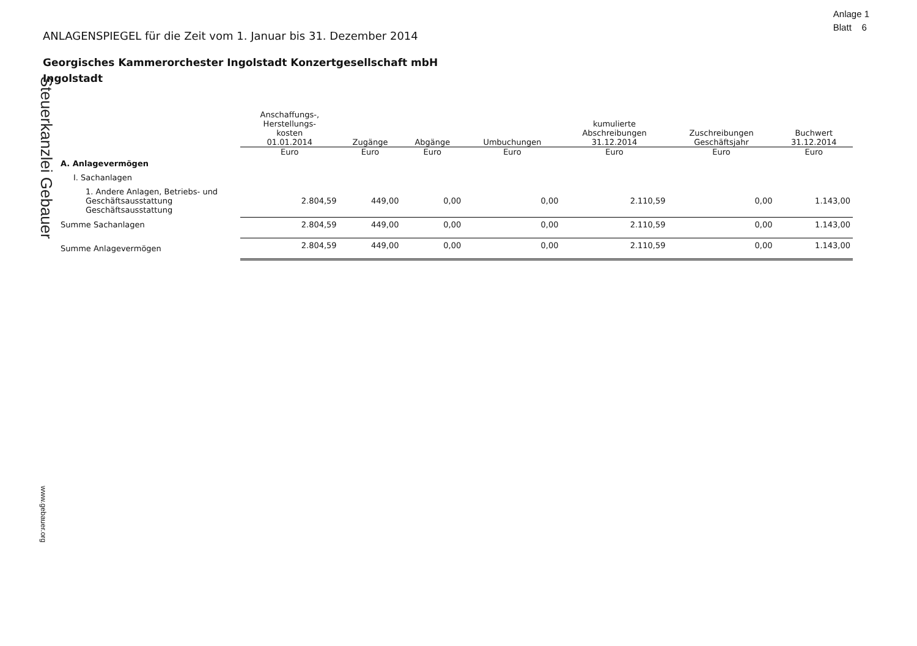Anlage 1
Blatt 6
ANLAGENSPIEGEL für die Zeit vom 1. Januar bis 31. Dezember 2014
Georgisches Kammerorchester Ingolstadt Konzertgesellschaft mbH
Ingolstadt
Steuerkanzlei Gebauer
www.gebauer.org
| | Anschaffungs-, Herstellungs- kosten 01.01.2014 | Zugänge | Abgänge | Umbuchungen | kumulierte Abschreibungen 31.12.2014 | Zuschreibungen Geschäftsjahr | Buchwert 31.12.2014 |
| --- | --- | --- | --- | --- | --- | --- | --- |
| | Euro | Euro | Euro | Euro | Euro | Euro | Euro |
| A. Anlagevermögen | | | | | | | |
| I. Sachanlagen | | | | | | | |
| 1. Andere Anlagen, Betriebs- und Geschäftsausstattung Geschäftsausstattung | 2.804,59 | 449,00 | 0,00 | 0,00 | 2.110,59 | 0,00 | 1.143,00 |
| Summe Sachanlagen | 2.804,59 | 449,00 | 0,00 | 0,00 | 2.110,59 | 0,00 | 1.143,00 |
| Summe Anlagevermögen | 2.804,59 | 449,00 | 0,00 | 0,00 | 2.110,59 | 0,00 | 1.143,00 |